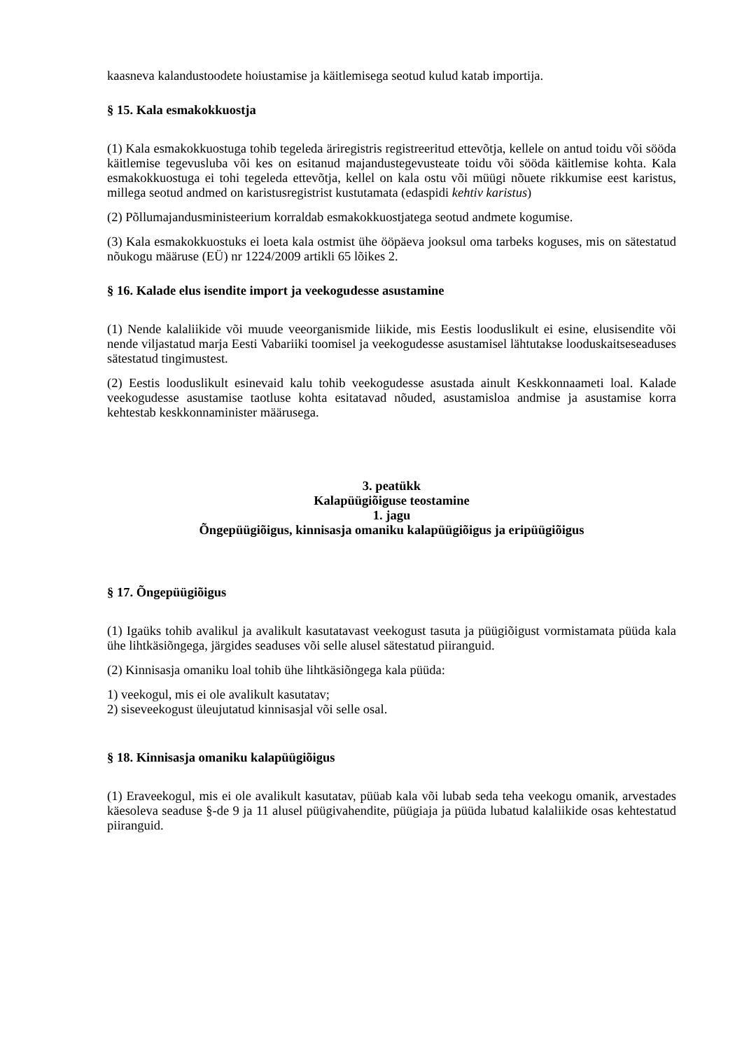kaasneva kalandustoodete hoiustamise ja käitlemisega seotud kulud katab importija.
§ 15. Kala esmakokkuostja
(1) Kala esmakokkuostuga tohib tegeleda äriregistris registreeritud ettevõtja, kellele on antud toidu või sööda käitlemise tegevusluba või kes on esitanud majandustegevusteate toidu või sööda käitlemise kohta. Kala esmakokkuostuga ei tohi tegeleda ettevõtja, kellel on kala ostu või müügi nõuete rikkumise eest karistus, millega seotud andmed on karistusregistrist kustutamata (edaspidi kehtiv karistus)
(2) Põllumajandusministeerium korraldab esmakokkuostjatega seotud andmete kogumise.
(3) Kala esmakokkuostuks ei loeta kala ostmist ühe ööpäeva jooksul oma tarbeks koguses, mis on sätestatud nõukogu määruse (EÜ) nr 1224/2009 artikli 65 lõikes 2.
§ 16. Kalade elus isendite import ja veekogudesse asustamine
(1) Nende kalaliikide või muude veeorganismide liikide, mis Eestis looduslikult ei esine, elusisendite või nende viljastatud marja Eesti Vabariiki toomisel ja veekogudesse asustamisel lähtutakse looduskaitseseaduses sätestatud tingimustest.
(2) Eestis looduslikult esinevaid kalu tohib veekogudesse asustada ainult Keskkonnaameti loal. Kalade veekogudesse asustamise taotluse kohta esitatavad nõuded, asustamisloa andmise ja asustamise korra kehtestab keskkonnaminister määrusega.
3. peatükk
Kalapüügiõiguse teostamine
1. jagu
Õngepüügiõigus, kinnisasja omaniku kalapüügiõigus ja eripüügiõigus
§ 17. Õngepüügiõigus
(1) Igaüks tohib avalikul ja avalikult kasutatavast veekogust tasuta ja püügiõigust vormistamata püüda kala ühe lihtkäsiõngega, järgides seaduses või selle alusel sätestatud piiranguid.
(2) Kinnisasja omaniku loal tohib ühe lihtkäsiõngega kala püüda:
1) veekogul, mis ei ole avalikult kasutatav;
2) siseveekogust üleujutatud kinnisasjal või selle osal.
§ 18. Kinnisasja omaniku kalapüügiõigus
(1) Eraveekogul, mis ei ole avalikult kasutatav, püüab kala või lubab seda teha veekogu omanik, arvestades käesoleva seaduse §-de 9 ja 11 alusel püügivahendite, püügiaja ja püüda lubatud kalaliikide osas kehtestatud piiranguid.